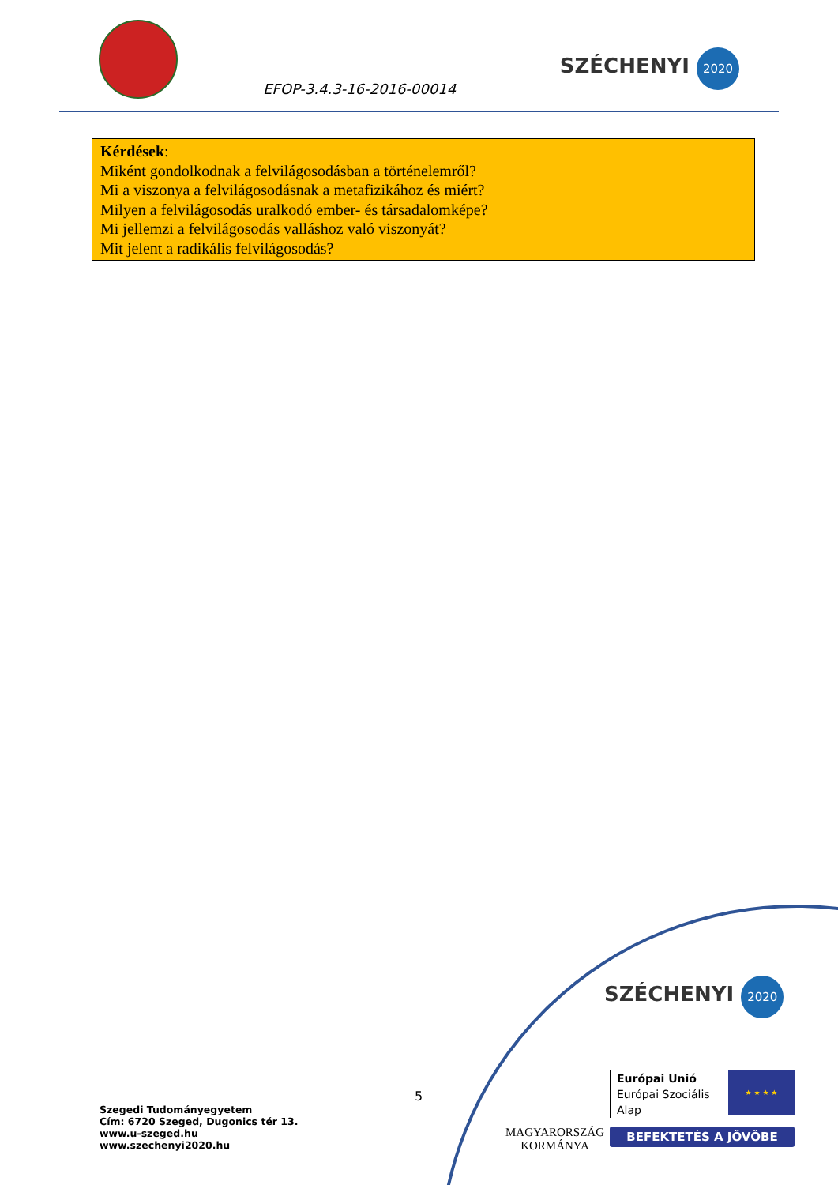EFOP-3.4.3-16-2016-00014
SZÉCHENYI 2020
Kérdések:
Miként gondolkodnak a felvilágosodásban a történelemről?
Mi a viszonya a felvilágosodásnak a metafizikához és miért?
Milyen a felvilágosodás uralkodó ember- és társadalomképe?
Mi jellemzi a felvilágosodás valláshoz való viszonyát?
Mit jelent a radikális felvilágosodás?
5
Szegedi Tudományegyetem
Cím: 6720 Szeged, Dugonics tér 13.
www.u-szeged.hu
www.szechenyi2020.hu
SZÉCHENYI 2020
MAGYARORSZÁG
KORMÁNYA
Európai Unió
Európai Szociális
Alap
★ ★ ★ ★
BEFEKTETÉS A JÖVŐBE